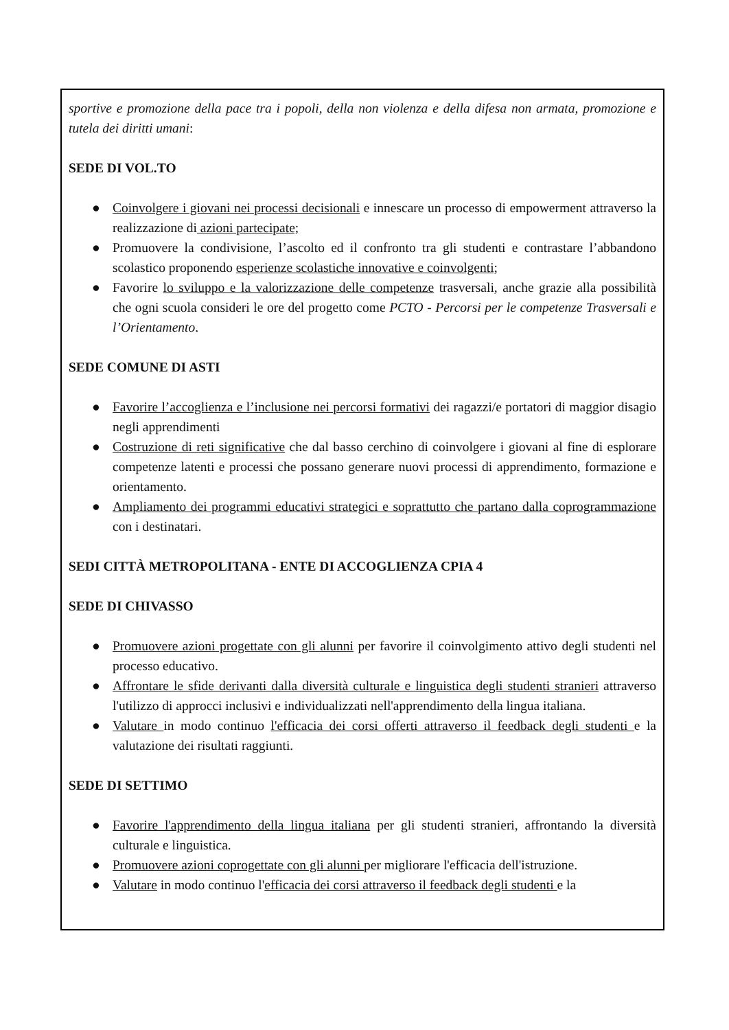sportive e promozione della pace tra i popoli, della non violenza e della difesa non armata, promozione e tutela dei diritti umani:
SEDE DI VOL.TO
● Coinvolgere i giovani nei processi decisionali e innescare un processo di empowerment attraverso la realizzazione di azioni partecipate;
● Promuovere la condivisione, l’ascolto ed il confronto tra gli studenti e contrastare l’abbandono scolastico proponendo esperienze scolastiche innovative e coinvolgenti;
● Favorire lo sviluppo e la valorizzazione delle competenze trasversali, anche grazie alla possibilità che ogni scuola consideri le ore del progetto come PCTO - Percorsi per le competenze Trasversali e l’Orientamento.
SEDE COMUNE DI ASTI
● Favorire l’accoglienza e l’inclusione nei percorsi formativi dei ragazzi/e portatori di maggior disagio negli apprendimenti
● Costruzione di reti significative che dal basso cerchino di coinvolgere i giovani al fine di esplorare competenze latenti e processi che possano generare nuovi processi di apprendimento, formazione e orientamento.
● Ampliamento dei programmi educativi strategici e soprattutto che partano dalla coprogrammazione con i destinatari.
SEDI CITTÀ METROPOLITANA - ENTE DI ACCOGLIENZA CPIA 4
SEDE DI CHIVASSO
● Promuovere azioni progettate con gli alunni per favorire il coinvolgimento attivo degli studenti nel processo educativo.
● Affrontare le sfide derivanti dalla diversità culturale e linguistica degli studenti stranieri attraverso l'utilizzo di approcci inclusivi e individualizzati nell'apprendimento della lingua italiana.
● Valutare in modo continuo l'efficacia dei corsi offerti attraverso il feedback degli studenti e la valutazione dei risultati raggiunti.
SEDE DI SETTIMO
● Favorire l'apprendimento della lingua italiana per gli studenti stranieri, affrontando la diversità culturale e linguistica.
● Promuovere azioni coprogettate con gli alunni per migliorare l'efficacia dell'istruzione.
● Valutare in modo continuo l'efficacia dei corsi attraverso il feedback degli studenti e la